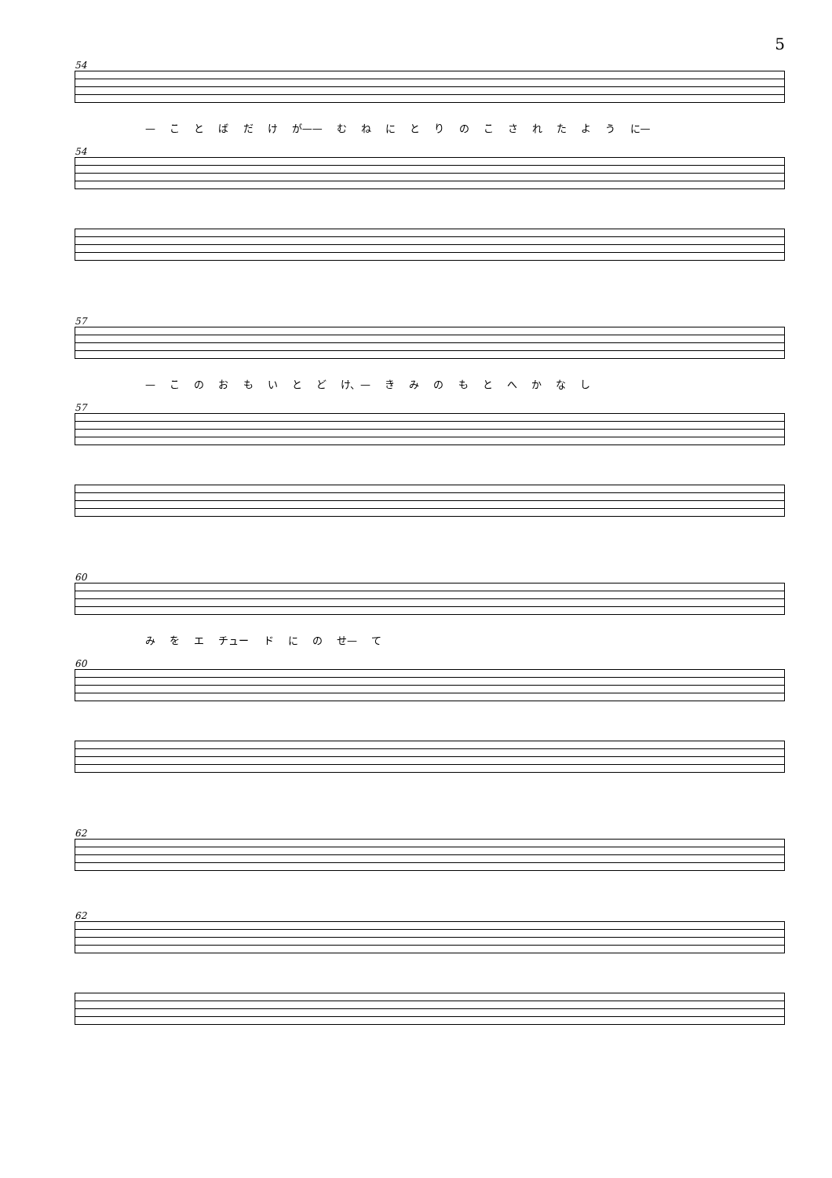5
54
— こ と ば だ け が—— む ね に と り の こ さ れ た よ う に—
54
57
— こ の お も い と ど け、— き み の も と へ か な し
57
60
み を エ チュー ド に の せ— て
60
62
62